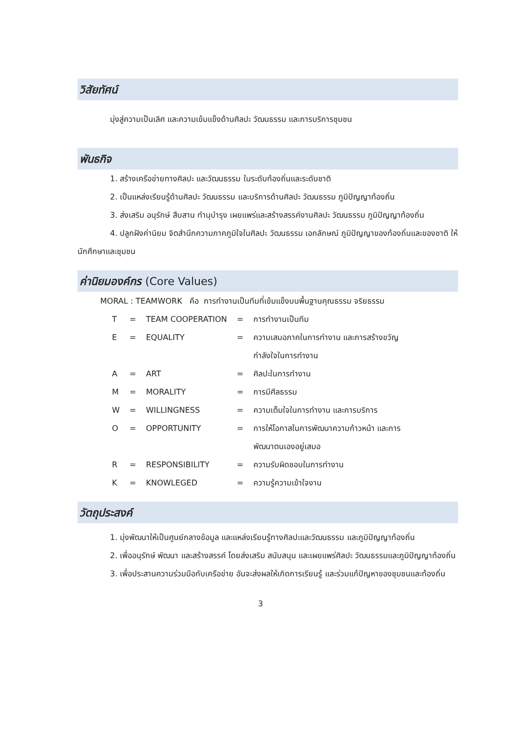วิสัยทัศน์
มุ่งสู่ความเป็นเลิศ และความเข้มแข็งด้านศิลปะ วัฒนธรรม และการบริการชุมชน
พันธกิจ
1. สร้างเครือข่ายทางศิลปะ และวัฒนธรรม ในระดับท้องถิ่นและระดับชาติ
2. เป็นแหล่งเรียนรู้ด้านศิลปะ วัฒนธรรม และบริการด้านศิลปะ วัฒนธรรม ภูมิปัญญาท้องถิ่น
3. ส่งเสริม อนุรักษ์ สืบสาน ทำนุบำรุง เผยแพร่และสร้างสรรค์งานศิลปะ วัฒนธรรม ภูมิปัญญาท้องถิ่น
4. ปลูกฝังค่านิยม จิตสำนึกความภาคภูมิใจในศิลปะ วัฒนธรรม เอกลักษณ์ ภูมิปัญญาของท้องถิ่นและของชาติ ให้นักศึกษาและชุมชน
ค่านิยมองค์กร (Core Values)
MORAL : TEAMWORK คือ การทำงานเป็นทีมที่เข้มแข็งบนพื้นฐานคุณธรรม จริยธรรม
| T | = | TEAM COOPERATION | = | การทำงานเป็นทีม |
| E | = | EQUALITY | = | ความเสมอภาคในการทำงาน และการสร้างขวัญ กำลังใจในการทำงาน |
| A | = | ART | = | ศิลปะในการทำงาน |
| M | = | MORALITY | = | การมีศีลธรรม |
| W | = | WILLINGNESS | = | ความเต็มใจในการทำงาน และการบริการ |
| O | = | OPPORTUNITY | = | การให้โอกาสในการพัฒนาความก้าวหน้า และการ พัฒนาตนเองอยู่เสมอ |
| R | = | RESPONSIBILITY | = | ความรับผิดชอบในการทำงาน |
| K | = | KNOWLEGED | = | ความรู้ความเข้าใจงาน |
วัตถุประสงค์
1. มุ่งพัฒนาให้เป็นศูนย์กลางข้อมูล และแหล่งเรียนรู้ทางศิลปะและวัฒนธรรม และภูมิปัญญาท้องถิ่น
2. เพื่ออนุรักษ์ พัฒนา และสร้างสรรค์ โดยส่งเสริม สนับสนุน และเผยแพร่ศิลปะ วัฒนธรรมและภูมิปัญญาท้องถิ่น
3. เพื่อประสานความร่วมมือกับเครือข่าย อันจะส่งผลให้เกิดการเรียนรู้ และร่วมแก้ปัญหาของชุมชนและท้องถิ่น
3